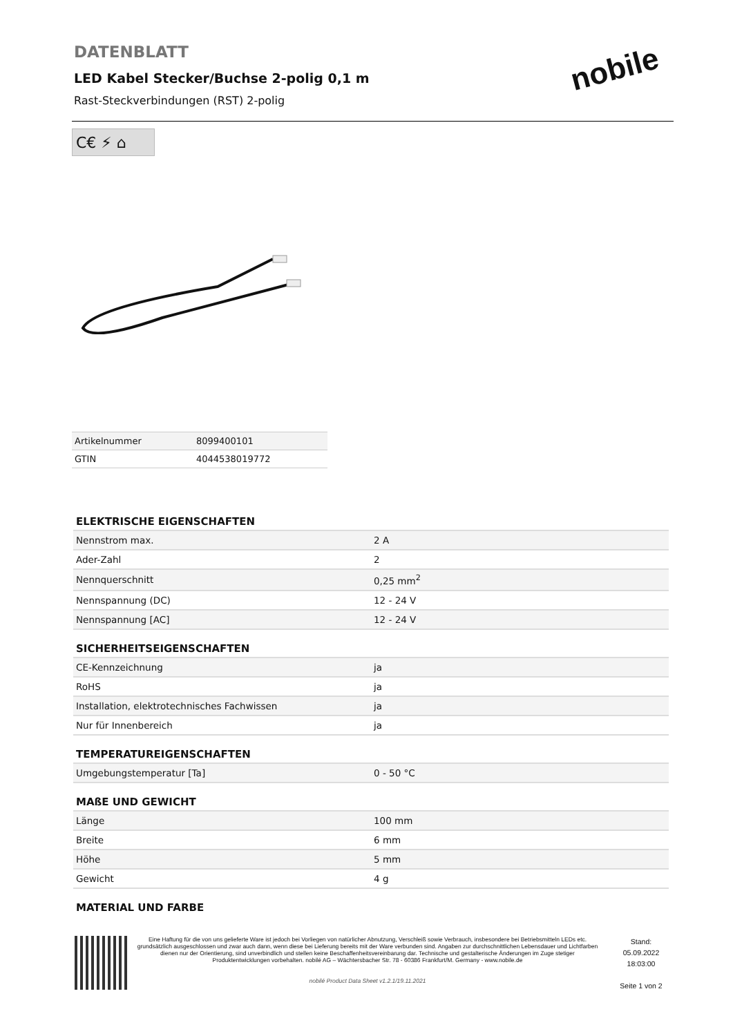DATENBLATT
LED Kabel Stecker/Buchse 2-polig 0,1 m
Rast-Steckverbindungen (RST) 2-polig
nobile
C€ ⚡ ⌂
| Artikelnummer | 8099400101 |
| GTIN | 4044538019772 |
ELEKTRISCHE EIGENSCHAFTEN
| Nennstrom max. | 2 A |
| Ader-Zahl | 2 |
| Nennquerschnitt | 0,25 mm<sup>2</sup> |
| Nennspannung (DC) | 12 - 24 V |
| Nennspannung [AC] | 12 - 24 V |
SICHERHEITSEIGENSCHAFTEN
| CE-Kennzeichnung | ja |
| RoHS | ja |
| Installation, elektrotechnisches Fachwissen | ja |
| Nur für Innenbereich | ja |
TEMPERATUREIGENSCHAFTEN
| Umgebungstemperatur [Ta] | 0 - 50 °C |
MAßE UND GEWICHT
| Länge | 100 mm |
| Breite | 6 mm |
| Höhe | 5 mm |
| Gewicht | 4 g |
MATERIAL UND FARBE
Eine Haftung für die von uns gelieferte Ware ist jedoch bei Vorliegen von natürlicher Abnutzung, Verschleiß sowie Verbrauch, insbesondere bei Betriebsmitteln LEDs etc. grundsätzlich ausgeschlossen und zwar auch dann, wenn diese bei Lieferung bereits mit der Ware verbunden sind. Angaben zur durchschnittlichen Lebensdauer und Lichtfarben dienen nur der Orientierung, sind unverbindlich und stellen keine Beschaffenheitsvereinbarung dar. Technische und gestalterische Änderungen im Zuge stetiger Produktentwicklungen vorbehalten. nobilé AG – Wächtersbacher Str. 78 - 60386 Frankfurt/M. Germany - www.nobile.de
nobilé Product Data Sheet v1.2.1/19.11.2021
Stand:
05.09.2022
18:03:00
Seite 1 von 2